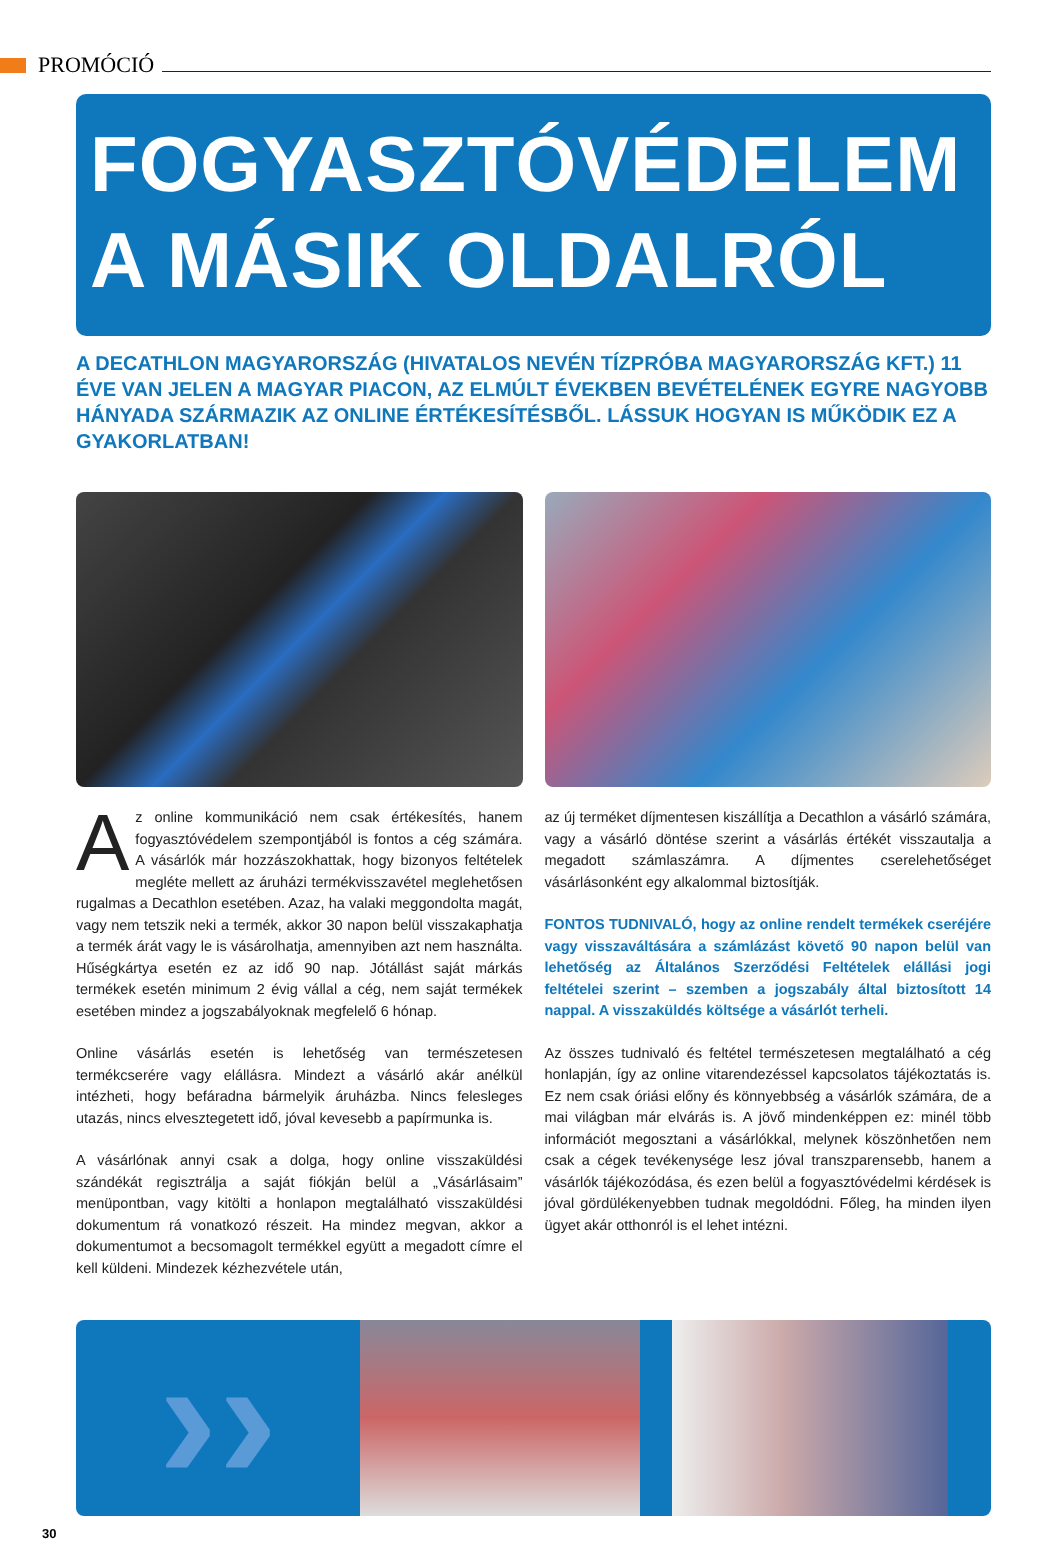PROMÓCIÓ
FOGYASZTÓVÉDELEM
A MÁSIK OLDALRÓL
A DECATHLON MAGYARORSZÁG (HIVATALOS NEVÉN TÍZPRÓBA MAGYARORSZÁG KFT.) 11 ÉVE VAN JELEN A MAGYAR PIACON, AZ ELMÚLT ÉVEKBEN BEVÉTELÉNEK EGYRE NAGYOBB HÁNYADA SZÁRMAZIK AZ ONLINE ÉRTÉKESÍTÉSBŐL. LÁSSUK HOGYAN IS MŰKÖDIK EZ A GYAKORLATBAN!
Az online kommunikáció nem csak értékesítés, hanem fogyasztóvédelem szempontjából is fontos a cég számára. A vásárlók már hozzászokhattak, hogy bizonyos feltételek megléte mellett az áruházi termékvisszavétel meglehetősen rugalmas a Decathlon esetében. Azaz, ha valaki meggondolta magát, vagy nem tetszik neki a termék, akkor 30 napon belül visszakaphatja a termék árát vagy le is vásárolhatja, amennyiben azt nem használta. Hűségkártya esetén ez az idő 90 nap. Jótállást saját márkás termékek esetén minimum 2 évig vállal a cég, nem saját termékek esetében mindez a jogszabályoknak megfelelő 6 hónap.
Online vásárlás esetén is lehetőség van természetesen termékcserére vagy elállásra. Mindezt a vásárló akár anélkül intézheti, hogy befáradna bármelyik áruházba. Nincs felesleges utazás, nincs elvesztegetett idő, jóval kevesebb a papírmunka is.
A vásárlónak annyi csak a dolga, hogy online visszaküldési szándékát regisztrálja a saját fiókján belül a „Vásárlásaim” menüpontban, vagy kitölti a honlapon megtalálható visszaküldési dokumentum rá vonatkozó részeit. Ha mindez megvan, akkor a dokumentumot a becsomagolt termékkel együtt a megadott címre el kell küldeni. Mindezek kézhezvétele után,
az új terméket díjmentesen kiszállítja a Decathlon a vásárló számára, vagy a vásárló döntése szerint a vásárlás értékét visszautalja a megadott számlaszámra. A díjmentes cserelehetőséget vásárlásonként egy alkalommal biztosítják.
FONTOS TUDNIVALÓ, hogy az online rendelt termékek cseréjére vagy visszaváltására a számlázást követő 90 napon belül van lehetőség az Általános Szerződési Feltételek elállási jogi feltételei szerint – szemben a jogszabály által biztosított 14 nappal. A visszaküldés költsége a vásárlót terheli.
Az összes tudnivaló és feltétel természetesen megtalálható a cég honlapján, így az online vitarendezéssel kapcsolatos tájékoztatás is. Ez nem csak óriási előny és könnyebbség a vásárlók számára, de a mai világban már elvárás is. A jövő mindenképpen ez: minél több információt megosztani a vásárlókkal, melynek köszönhetően nem csak a cégek tevékenysége lesz jóval transzparensebb, hanem a vásárlók tájékozódása, és ezen belül a fogyasztóvédelmi kérdések is jóval gördülékenyebben tudnak megoldódni. Főleg, ha minden ilyen ügyet akár otthonról is el lehet intézni.
››
30